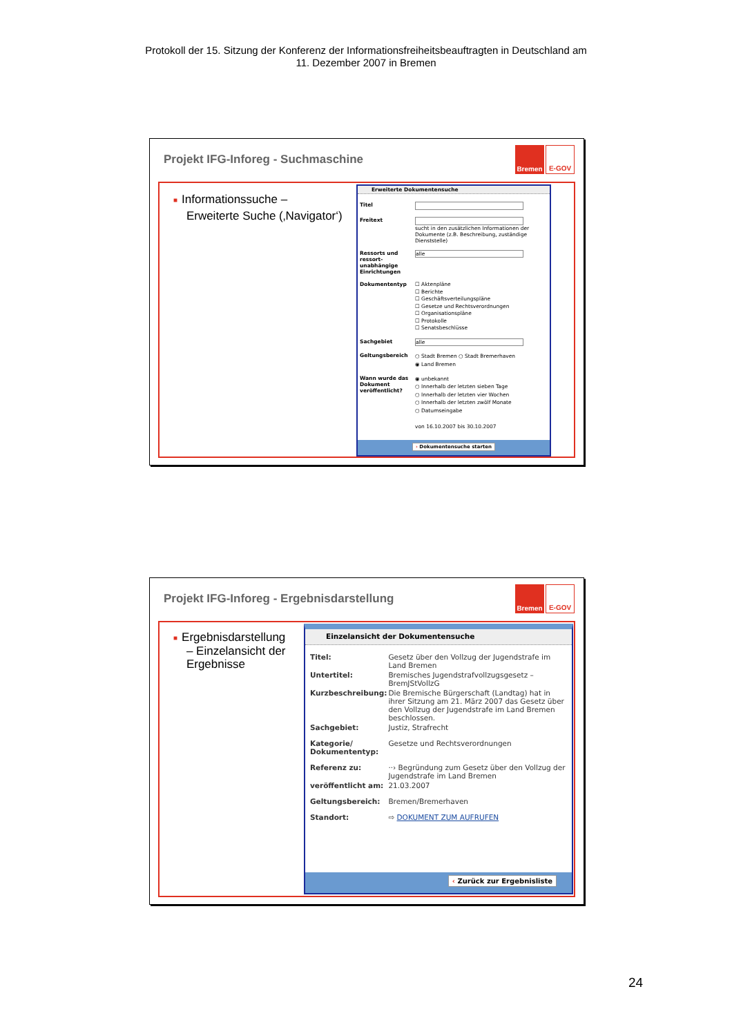Protokoll der 15. Sitzung der Konferenz der Informationsfreiheitsbeauftragten in Deutschland am
11. Dezember 2007 in Bremen
Projekt IFG-Inforeg - Suchmaschine
Bremen E-GOV
■ Informationssuche –
Erweiterte Suche (‚Navigator‘)
Erweiterte Dokumentensuche
| Titel | |
| Freitext | sucht in den zusätzlichen Informationen der Dokumente (z.B. Beschreibung, zuständige Dienststelle) |
| Ressorts und ressort-unabhängige Einrichtungen | alle |
| Dokumententyp | ☐ Aktenpläne ☐ Berichte ☐ Geschäftsverteilungspläne ☐ Gesetze und Rechtsverordnungen ☐ Organisationspläne ☐ Protokolle ☐ Senatsbeschlüsse |
| Sachgebiet | alle |
| Geltungsbereich | ○ Stadt Bremen ○ Stadt Bremerhaven ◉ Land Bremen |
| Wann wurde das Dokument veröffentlicht? | ◉ unbekannt ○ Innerhalb der letzten sieben Tage ○ Innerhalb der letzten vier Wochen ○ Innerhalb der letzten zwölf Monate ○ Datumseingabe von 16.10.2007 bis 30.10.2007 |
› Dokumentensuche starten
Projekt IFG-Inforeg - Ergebnisdarstellung
Bremen E-GOV
■ Ergebnisdarstellung
– Einzelansicht der
Ergebnisse
Einzelansicht der Dokumentensuche
| Titel: | Gesetz über den Vollzug der Jugendstrafe im Land Bremen |
| Untertitel: | Bremisches Jugendstrafvollzugsgesetz – BremJStVollzG |
| Kurzbeschreibung: | Die Bremische Bürgerschaft (Landtag) hat in ihrer Sitzung am 21. März 2007 das Gesetz über den Vollzug der Jugendstrafe im Land Bremen beschlossen. |
| Sachgebiet: | Justiz, Strafrecht |
| Kategorie/ Dokumententyp: | Gesetze und Rechtsverordnungen |
| Referenz zu: | ··› Begründung zum Gesetz über den Vollzug der Jugendstrafe im Land Bremen |
| veröffentlicht am: | 21.03.2007 |
| Geltungsbereich: | Bremen/Bremerhaven |
| Standort: | ⇨ DOKUMENT ZUM AUFRUFEN |
‹ Zurück zur Ergebnisliste
24